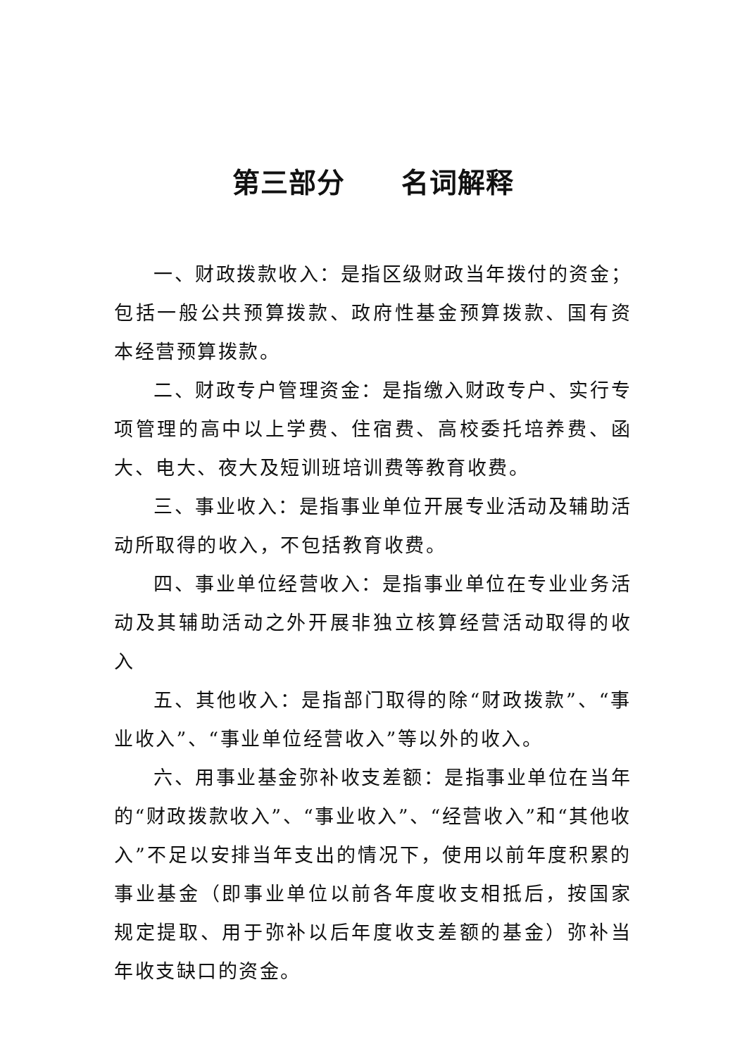第三部分　　名词解释
一、财政拨款收入：是指区级财政当年拨付的资金；包括一般公共预算拨款、政府性基金预算拨款、国有资本经营预算拨款。
二、财政专户管理资金：是指缴入财政专户、实行专项管理的高中以上学费、住宿费、高校委托培养费、函大、电大、夜大及短训班培训费等教育收费。
三、事业收入：是指事业单位开展专业活动及辅助活动所取得的收入，不包括教育收费。
四、事业单位经营收入：是指事业单位在专业业务活动及其辅助活动之外开展非独立核算经营活动取得的收入
五、其他收入：是指部门取得的除“财政拨款”、“事业收入”、“事业单位经营收入”等以外的收入。
六、用事业基金弥补收支差额：是指事业单位在当年的“财政拨款收入”、“事业收入”、“经营收入”和“其他收入”不足以安排当年支出的情况下，使用以前年度积累的事业基金（即事业单位以前各年度收支相抵后，按国家规定提取、用于弥补以后年度收支差额的基金）弥补当年收支缺口的资金。